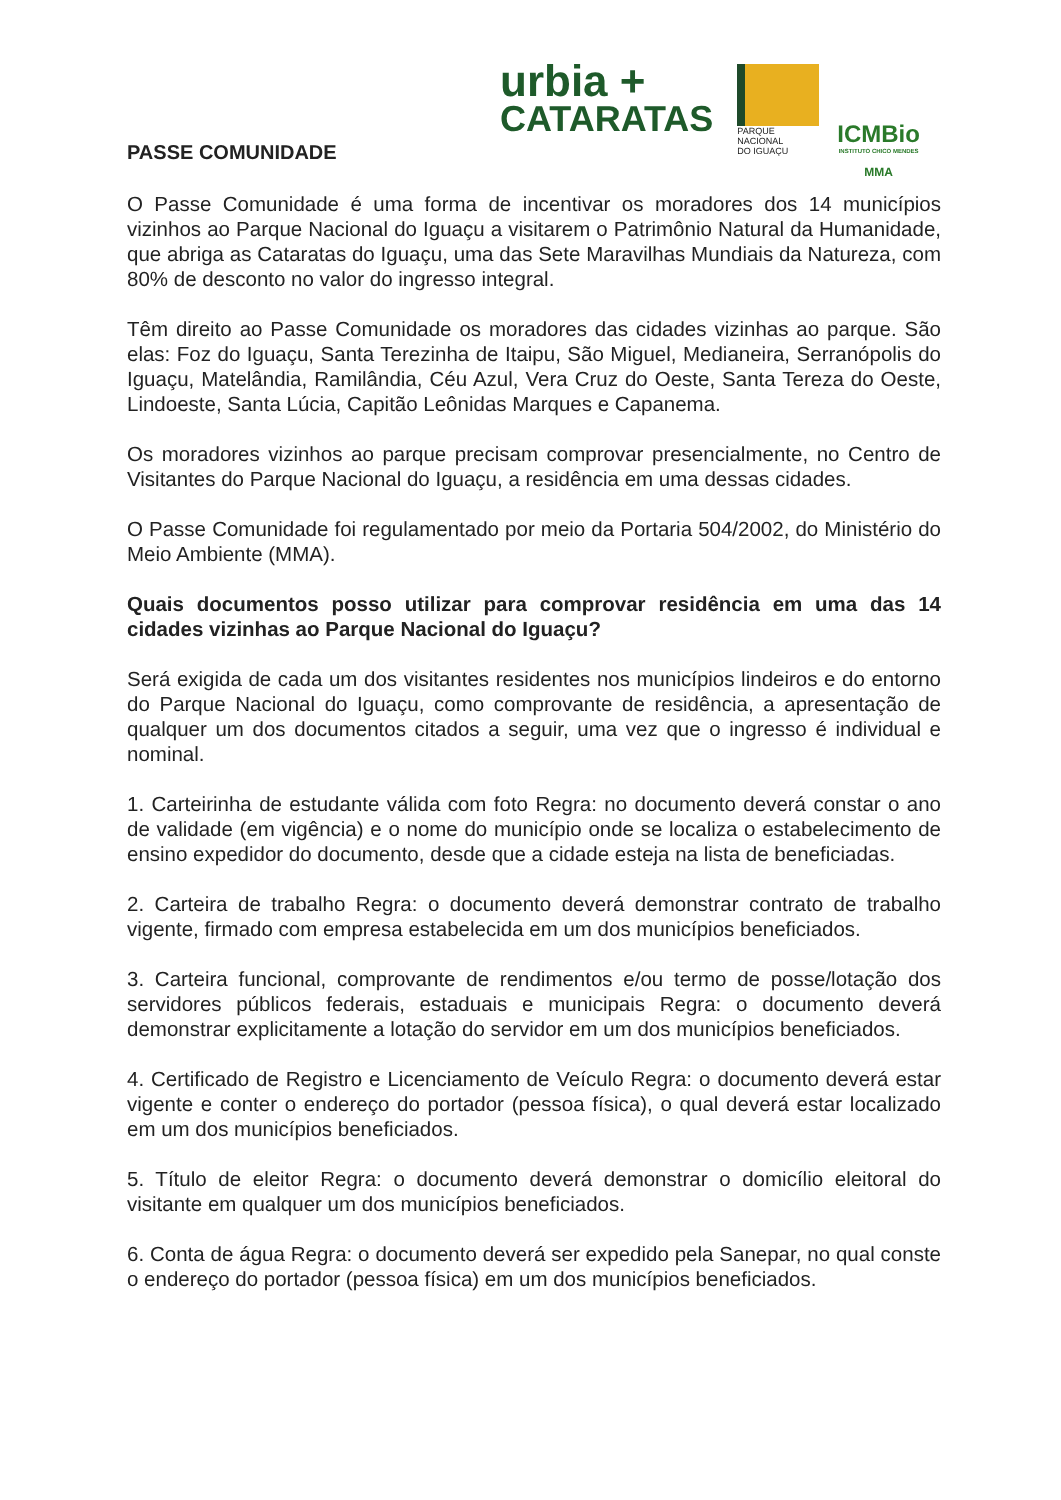urbia +
CATARATAS
PARQUE NACIONAL
DO IGUAÇU
ICMBio
INSTITUTO CHICO MENDES
MMA
PASSE COMUNIDADE
O Passe Comunidade é uma forma de incentivar os moradores dos 14 municípios vizinhos ao Parque Nacional do Iguaçu a visitarem o Patrimônio Natural da Humanidade, que abriga as Cataratas do Iguaçu, uma das Sete Maravilhas Mundiais da Natureza, com 80% de desconto no valor do ingresso integral.
Têm direito ao Passe Comunidade os moradores das cidades vizinhas ao parque. São elas: Foz do Iguaçu, Santa Terezinha de Itaipu, São Miguel, Medianeira, Serranópolis do Iguaçu, Matelândia, Ramilândia, Céu Azul, Vera Cruz do Oeste, Santa Tereza do Oeste, Lindoeste, Santa Lúcia, Capitão Leônidas Marques e Capanema.
Os moradores vizinhos ao parque precisam comprovar presencialmente, no Centro de Visitantes do Parque Nacional do Iguaçu, a residência em uma dessas cidades.
O Passe Comunidade foi regulamentado por meio da Portaria 504/2002, do Ministério do Meio Ambiente (MMA).
Quais documentos posso utilizar para comprovar residência em uma das 14 cidades vizinhas ao Parque Nacional do Iguaçu?
Será exigida de cada um dos visitantes residentes nos municípios lindeiros e do entorno do Parque Nacional do Iguaçu, como comprovante de residência, a apresentação de qualquer um dos documentos citados a seguir, uma vez que o ingresso é individual e nominal.
1. Carteirinha de estudante válida com foto Regra: no documento deverá constar o ano de validade (em vigência) e o nome do município onde se localiza o estabelecimento de ensino expedidor do documento, desde que a cidade esteja na lista de beneficiadas.
2. Carteira de trabalho Regra: o documento deverá demonstrar contrato de trabalho vigente, firmado com empresa estabelecida em um dos municípios beneficiados.
3. Carteira funcional, comprovante de rendimentos e/ou termo de posse/lotação dos servidores públicos federais, estaduais e municipais Regra: o documento deverá demonstrar explicitamente a lotação do servidor em um dos municípios beneficiados.
4. Certificado de Registro e Licenciamento de Veículo Regra: o documento deverá estar vigente e conter o endereço do portador (pessoa física), o qual deverá estar localizado em um dos municípios beneficiados.
5. Título de eleitor Regra: o documento deverá demonstrar o domicílio eleitoral do visitante em qualquer um dos municípios beneficiados.
6. Conta de água Regra: o documento deverá ser expedido pela Sanepar, no qual conste o endereço do portador (pessoa física) em um dos municípios beneficiados.